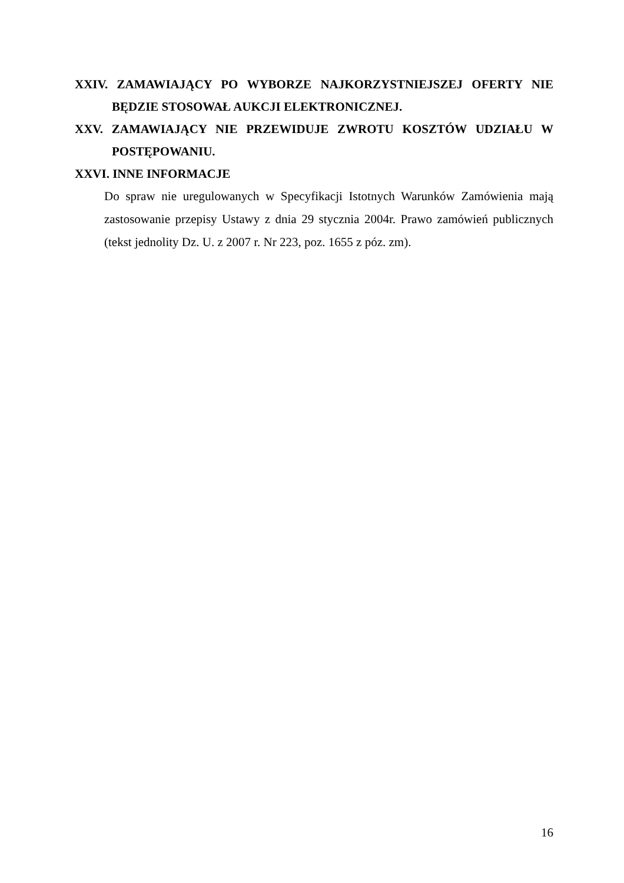XXIV. ZAMAWIAJĄCY PO WYBORZE NAJKORZYSTNIEJSZEJ OFERTY NIE
BĘDZIE STOSOWAŁ AUKCJI ELEKTRONICZNEJ.
XXV. ZAMAWIAJĄCY NIE PRZEWIDUJE ZWROTU KOSZTÓW UDZIAŁU W
POSTĘPOWANIU.
XXVI. INNE INFORMACJE
Do spraw nie uregulowanych w Specyfikacji Istotnych Warunków Zamówienia mają zastosowanie przepisy Ustawy z dnia 29 stycznia 2004r. Prawo zamówień publicznych (tekst jednolity Dz. U. z 2007 r. Nr 223, poz. 1655 z póz. zm).
16